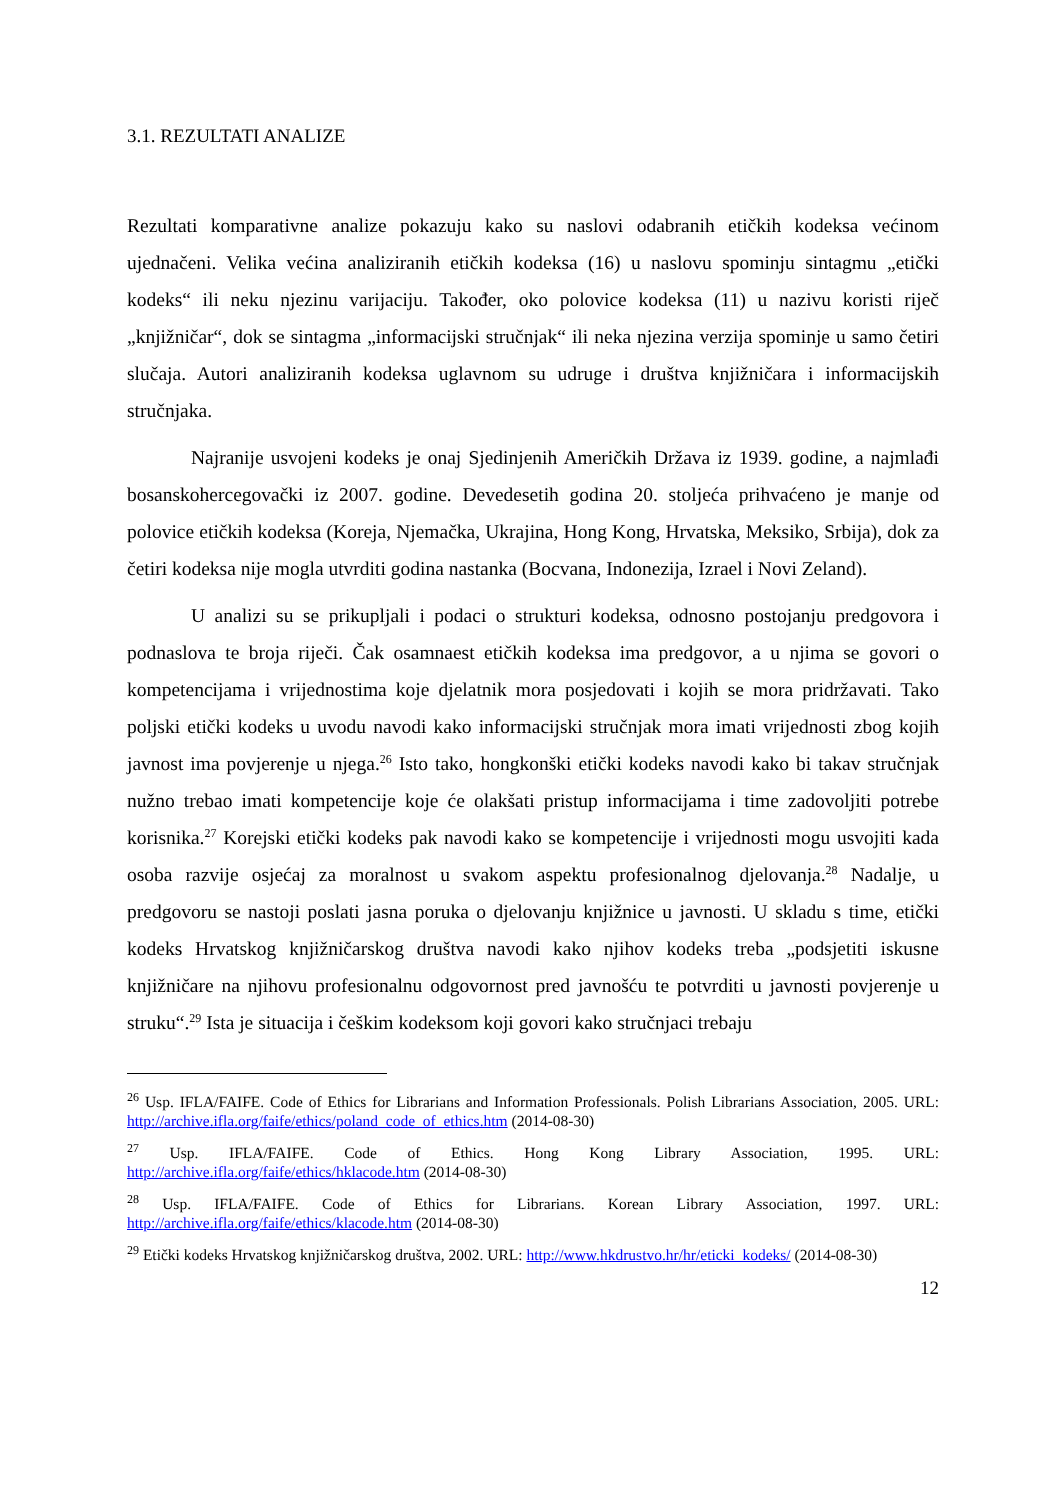3.1. REZULTATI ANALIZE
Rezultati komparativne analize pokazuju kako su naslovi odabranih etičkih kodeksa većinom ujednačeni. Velika većina analiziranih etičkih kodeksa (16) u naslovu spominju sintagmu „etički kodeks“ ili neku njezinu varijaciju. Također, oko polovice kodeksa (11) u nazivu koristi riječ „knjižničar“, dok se sintagma „informacijski stručnjak“ ili neka njezina verzija spominje u samo četiri slučaja. Autori analiziranih kodeksa uglavnom su udruge i društva knjižničara i informacijskih stručnjaka.
Najranije usvojeni kodeks je onaj Sjedinjenih Američkih Država iz 1939. godine, a najmlađi bosanskohercegovački iz 2007. godine. Devedesetih godina 20. stoljeća prihvaćeno je manje od polovice etičkih kodeksa (Koreja, Njemačka, Ukrajina, Hong Kong, Hrvatska, Meksiko, Srbija), dok za četiri kodeksa nije mogla utvrditi godina nastanka (Bocvana, Indonezija, Izrael i Novi Zeland).
U analizi su se prikupljali i podaci o strukturi kodeksa, odnosno postojanju predgovora i podnaslova te broja riječi. Čak osamnaest etičkih kodeksa ima predgovor, a u njima se govori o kompetencijama i vrijednostima koje djelatnik mora posjedovati i kojih se mora pridržavati. Tako poljski etički kodeks u uvodu navodi kako informacijski stručnjak mora imati vrijednosti zbog kojih javnost ima povjerenje u njega.<sup>26</sup> Isto tako, hongkonški etički kodeks navodi kako bi takav stručnjak nužno trebao imati kompetencije koje će olakšati pristup informacijama i time zadovoljiti potrebe korisnika.<sup>27</sup> Korejski etički kodeks pak navodi kako se kompetencije i vrijednosti mogu usvojiti kada osoba razvije osjećaj za moralnost u svakom aspektu profesionalnog djelovanja.<sup>28</sup> Nadalje, u predgovoru se nastoji poslati jasna poruka o djelovanju knjižnice u javnosti. U skladu s time, etički kodeks Hrvatskog knjižničarskog društva navodi kako njihov kodeks treba „podsjetiti iskusne knjižničare na njihovu profesionalnu odgovornost pred javnošću te potvrditi u javnosti povjerenje u struku“.<sup>29</sup> Ista je situacija i češkim kodeksom koji govori kako stručnjaci trebaju
<sup>26</sup> Usp. IFLA/FAIFE. Code of Ethics for Librarians and Information Professionals. Polish Librarians Association, 2005. URL: http://archive.ifla.org/faife/ethics/poland_code_of_ethics.htm (2014-08-30)
<sup>27</sup> Usp. IFLA/FAIFE. Code of Ethics. Hong Kong Library Association, 1995. URL: http://archive.ifla.org/faife/ethics/hklacode.htm (2014-08-30)
<sup>28</sup> Usp. IFLA/FAIFE. Code of Ethics for Librarians. Korean Library Association, 1997. URL: http://archive.ifla.org/faife/ethics/klacode.htm (2014-08-30)
<sup>29</sup> Etički kodeks Hrvatskog knjižničarskog društva, 2002. URL: http://www.hkdrustvo.hr/hr/eticki_kodeks/ (2014-08-30)
12